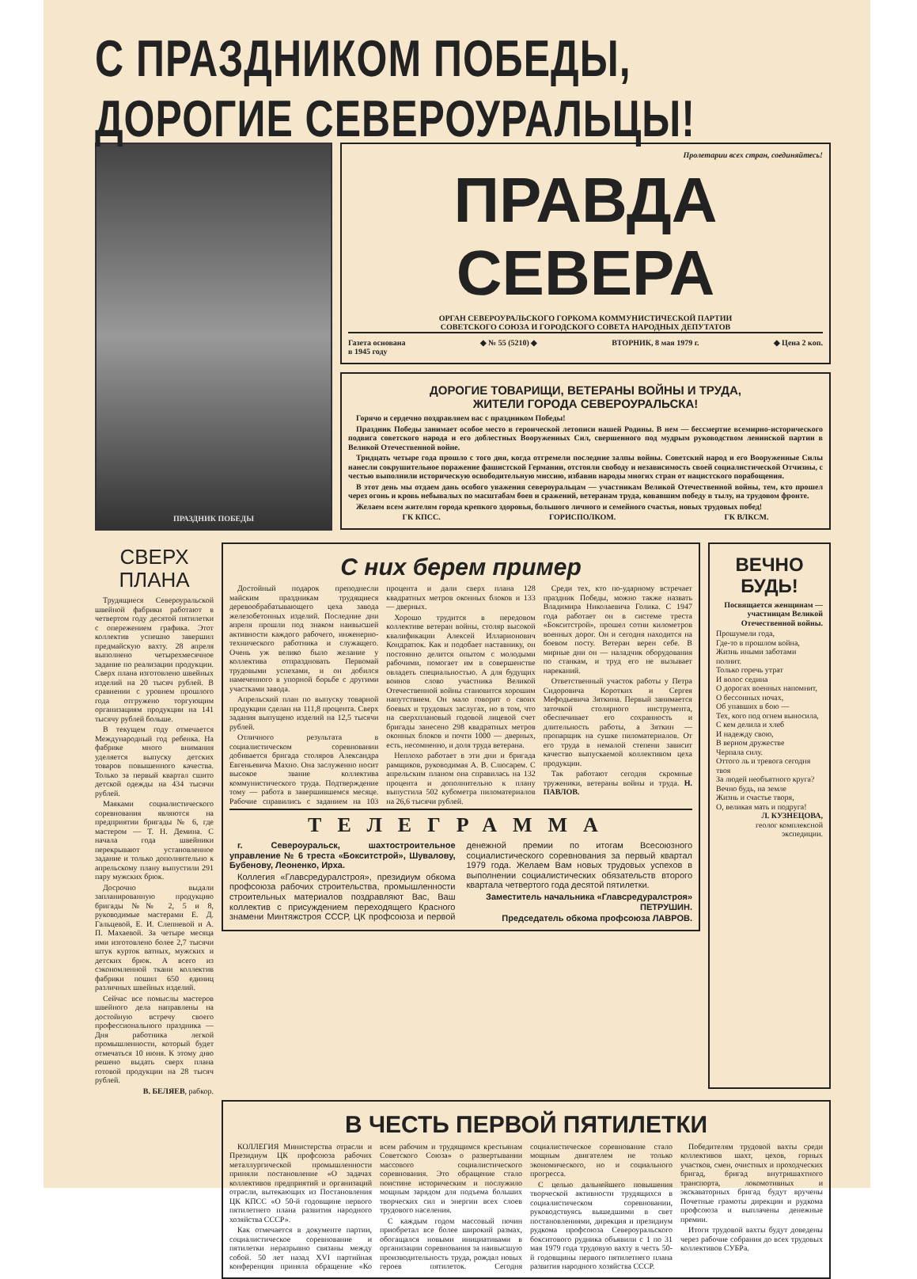С ПРАЗДНИКОМ ПОБЕДЫ, ДОРОГИЕ СЕВЕРОУРАЛЬЦЫ!
ПРАЗДНИК ПОБЕДЫ
Пролетарии всех стран, соединяйтесь!
ПРАВДА СЕВЕРА
ОРГАН СЕВЕРОУРАЛЬСКОГО ГОРКОМА КОММУНИСТИЧЕСКОЙ ПАРТИИ
СОВЕТСКОГО СОЮЗА И ГОРОДСКОГО СОВЕТА НАРОДНЫХ ДЕПУТАТОВ
Газета основана
в 1945 году ◆ № 55 (5210) ◆ ВТОРНИК, 8 мая 1979 г. ◆ Цена 2 коп.
ДОРОГИЕ ТОВАРИЩИ, ВЕТЕРАНЫ ВОЙНЫ И ТРУДА,
ЖИТЕЛИ ГОРОДА СЕВЕРОУРАЛЬСКА!
Горячо и сердечно поздравляем вас с праздником Победы!
Праздник Победы занимает особое место в героической летописи нашей Родины. В нем — бессмертие всемирно-исторического подвига советского народа и его доблестных Вооруженных Сил, свершенного под мудрым руководством ленинской партии в Великой Отечественной войне.
Тридцать четыре года прошло с того дня, когда отгремели последние залпы войны. Советский народ и его Вооруженные Силы нанесли сокрушительное поражение фашистской Германии, отстояли свободу и независимость своей социалистической Отчизны, с честью выполнили историческую освободительную миссию, избавив народы многих стран от нацистского порабощения.
В этот день мы отдаем дань особого уважения североуральцам — участникам Великой Отечественной войны, тем, кто прошел через огонь и кровь небывалых по масштабам боев и сражений, ветеранам труда, ковавшим победу в тылу, на трудовом фронте.
Желаем всем жителям города крепкого здоровья, большого личного и семейного счастья, новых трудовых побед!
ГК КПСС. ГОРИСПОЛКОМ. ГК ВЛКСМ.
СВЕРХ ПЛАНА
Трудящиеся Североуральской швейной фабрики работают в четвертом году десятой пятилетки с опережением графика. Этот коллектив успешно завершил предмайскую вахту. 28 апреля выполнено четырехмесячное задание по реализации продукции. Сверх плана изготовлено швейных изделий на 20 тысяч рублей. В сравнении с уровнем прошлого года отгружено торгующим организациям продукции на 141 тысячу рублей больше.
В текущем году отмечается Международный год ребенка. На фабрике много внимания уделяется выпуску детских товаров повышенного качества. Только за первый квартал сшито детской одежды на 434 тысячи рублей.
Маяками социалистического соревнования являются на предприятии бригады № 6, где мастером — Т. Н. Демина. С начала года швейники перекрывают установленное задание и только дополнительно к апрельскому плану выпустили 291 пару мужских брюк.
Досрочно выдали запланированную продукцию бригады №№ 2, 5 и 8, руководимые мастерами Е. Д. Гальцевой, Е. И. Слепневой и А. П. Махаевой. За четыре месяца ими изготовлено более 2,7 тысячи штук курток ватных, мужских и детских брюк. А всего из сэкономленной ткани коллектив фабрики пошил 650 единиц различных швейных изделий.
Сейчас все помыслы мастеров швейного дела направлены на достойную встречу своего профессионального праздника — Дня работника легкой промышленности, который будет отмечаться 10 июня. К этому дню решено выдать сверх плана готовой продукции на 28 тысяч рублей.
В. БЕЛЯЕВ, рабкор.
С них берем пример
Достойный подарок преподнесли майским праздникам трудящиеся деревообрабатывающего цеха завода железобетонных изделий. Последние дни апреля прошли под знаком наивысшей активности каждого рабочего, инженерно-технического работника и служащего. Очень уж велико было желание у коллектива отпраздновать Первомай трудовыми успехами, и он добился намеченного в упорной борьбе с другими участками завода.
Апрельский план по выпуску товарной продукции сделан на 111,8 процента. Сверх задания выпущено изделий на 12,5 тысячи рублей.
Отличного результата в социалистическом соревновании добивается бригада столяров Александра Евгеньевича Махно. Она заслуженно носит высокое звание коллектива коммунистического труда. Подтверждение тому — работа в завершившемся месяце. Рабочие справились с заданием на 103 процента и дали сверх плана 128 квадратных метров оконных блоков и 133 — дверных.
Хорошо трудится в передовом коллективе ветеран войны, столяр высокой квалификации Алексей Илларионович Кондратюк. Как и подобает наставнику, он постоянно делится опытом с молодыми рабочими, помогает им в совершенстве овладеть специальностью. А для будущих воинов слово участника Великой Отечественной войны становится хорошим напутствием. Он мало говорит о своих боевых и трудовых заслугах, но в том, что на сверхплановый годовой лицевой счет бригады занесено 298 квадратных метров оконных блоков и почти 1000 — дверных, есть, несомненно, и доля труда ветерана.
Неплохо работает в эти дни и бригада рамщиков, руководимая А. В. Слюсарем. С апрельским планом она справилась на 132 процента и дополнительно к плану выпустила 502 кубометра пиломатериалов на 26,6 тысячи рублей.
Среди тех, кто по-ударному встречает праздник Победы, можно также назвать Владимира Николаевича Голика. С 1947 года работает он в системе треста «Бокситстрой», прошел сотни километров военных дорог. Он и сегодня находится на боевом посту. Ветеран верен себе. В мирные дни он — наладчик оборудования по станкам, и труд его не вызывает нареканий.
Ответственный участок работы у Петра Сидоровича Коротких и Сергея Мефодьевича Зяткина. Первый занимается заточкой столярного инструмента, обеспечивает его сохранность и длительность работы, а Зяткин — пропарщик на сушке пиломатериалов. От его труда в немалой степени зависит качество выпускаемой коллективом цеха продукции.
Так работают сегодня скромные труженики, ветераны войны и труда. Н. ПАВЛОВ.
ТЕЛЕГРАММА
г. Североуральск, шахтостроительное управление № 6 треста «Бокситстрой», Шувалову, Бубенову, Леоненко, Ирха.
Коллегия «Главсредуралстроя», президиум обкома профсоюза рабочих строительства, промышленности строительных материалов поздравляют Вас, Ваш коллектив с присуждением переходящего Красного знамени Минтяжстроя СССР, ЦК профсоюза и первой денежной премии по итогам Всесоюзного социалистического соревнования за первый квартал 1979 года. Желаем Вам новых трудовых успехов в выполнении социалистических обязательств второго квартала четвертого года десятой пятилетки.
Заместитель начальника «Главсредуралстроя» ПЕТРУШИН.
Председатель обкома профсоюза ЛАВРОВ.
ВЕЧНО БУДЬ!
Посвящается женщинам — участницам Великой Отечественной войны.
Прошумели года,
Где-то в прошлом война,
Жизнь иными заботами полнит.
Только горечь утрат
И волос седина
О дорогах военных напомнит,
О бессонных ночах,
Об упавших в бою —
Тех, кого под огнем выносила,
С кем делила и хлеб
И надежду свою,
В верном дружестве
Черпала силу.
Оттого ль и тревога сегодня твоя
За людей необъятного круга?
Вечно будь, на земле
Жизнь и счастье творя,
О, великая мать и подруга!
Л. КУЗНЕЦОВА,
геолог комплексной экспедиции.
В ЧЕСТЬ ПЕРВОЙ ПЯТИЛЕТКИ
КОЛЛЕГИЯ Министерства отрасли и Президиум ЦК профсоюза рабочих металлургической промышленности приняли постановление «О задачах коллективов предприятий и организаций отрасли, вытекающих из Постановления ЦК КПСС «О 50-й годовщине первого пятилетнего плана развития народного хозяйства СССР».
Как отмечается в документе партии, социалистическое соревнование и пятилетки неразрывно связаны между собой. 50 лет назад XVI партийная конференция приняла обращение «Ко всем рабочим и трудящимся крестьянам Советского Союза» о развертывании массового социалистического соревнования. Это обращение стало поистине историческим и послужило мощным зарядом для подъема больших творческих сил и энергии всех слоев трудового населения.
С каждым годом массовый почин приобретал все более широкий размах, обогащался новыми инициативами в организации соревнования за наивысшую производительность труда, рождал новых героев пятилеток. Сегодня социалистическое соревнование стало мощным двигателем не только экономического, но и социального прогресса.
С целью дальнейшего повышения творческой активности трудящихся в социалистическом соревновании, руководствуясь вышедшими в свет постановлениями, дирекция и президиум рудкома профсоюза Североуральского бокситового рудника объявили с 1 по 31 мая 1979 года трудовую вахту в честь 50-й годовщины первого пятилетнего плана развития народного хозяйства СССР.
Победителям трудовой вахты среди коллективов шахт, цехов, горных участков, смен, очистных и проходческих бригад, бригад внутришахтного транспорта, локомотивных и экскаваторных бригад будут вручены Почетные грамоты дирекции и рудкома профсоюза и выплачены денежные премии.
Итоги трудовой вахты будут доведены через рабочие собрания до всех трудовых коллективов СУБРа.